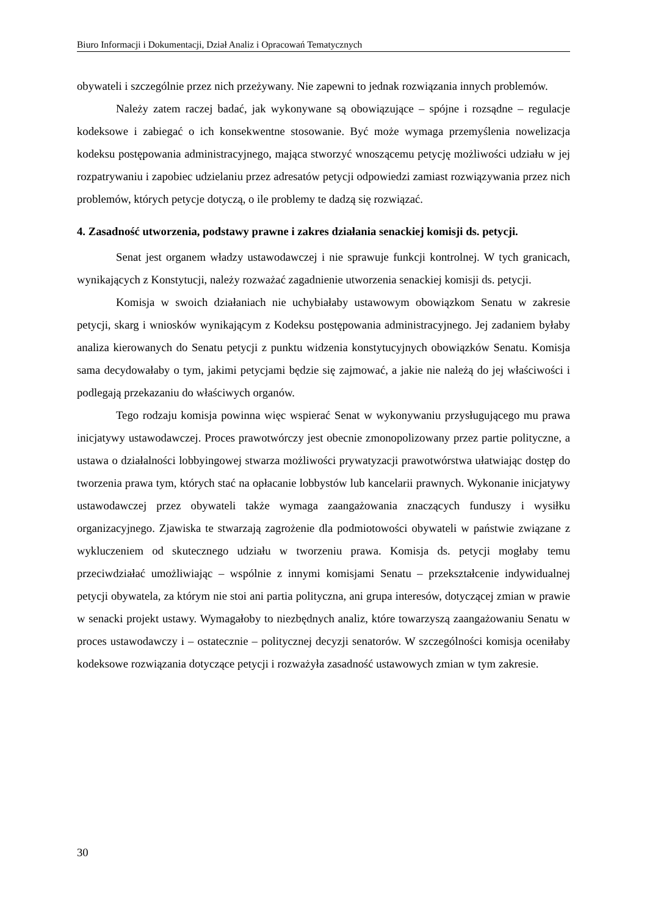Biuro Informacji i Dokumentacji, Dział Analiz i Opracowań Tematycznych
obywateli i szczególnie przez nich przeżywany. Nie zapewni to jednak rozwiązania innych problemów.
Należy zatem raczej badać, jak wykonywane są obowiązujące – spójne i rozsądne – regulacje kodeksowe i zabiegać o ich konsekwentne stosowanie. Być może wymaga przemyślenia nowelizacja kodeksu postępowania administracyjnego, mająca stworzyć wnoszącemu petycję możliwości udziału w jej rozpatrywaniu i zapobiec udzielaniu przez adresatów petycji odpowiedzi zamiast rozwiązywania przez nich problemów, których petycje dotyczą, o ile problemy te dadzą się rozwiązać.
4. Zasadność utworzenia, podstawy prawne i zakres działania senackiej komisji ds. petycji.
Senat jest organem władzy ustawodawczej i nie sprawuje funkcji kontrolnej. W tych granicach, wynikających z Konstytucji, należy rozważać zagadnienie utworzenia senackiej komisji ds. petycji.
Komisja w swoich działaniach nie uchybiałaby ustawowym obowiązkom Senatu w zakresie petycji, skarg i wniosków wynikającym z Kodeksu postępowania administracyjnego. Jej zadaniem byłaby analiza kierowanych do Senatu petycji z punktu widzenia konstytucyjnych obowiązków Senatu. Komisja sama decydowałaby o tym, jakimi petycjami będzie się zajmować, a jakie nie należą do jej właściwości i podlegają przekazaniu do właściwych organów.
Tego rodzaju komisja powinna więc wspierać Senat w wykonywaniu przysługującego mu prawa inicjatywy ustawodawczej. Proces prawotwórczy jest obecnie zmonopolizowany przez partie polityczne, a ustawa o działalności lobbyingowej stwarza możliwości prywatyzacji prawotwórstwa ułatwiając dostęp do tworzenia prawa tym, których stać na opłacanie lobbystów lub kancelarii prawnych. Wykonanie inicjatywy ustawodawczej przez obywateli także wymaga zaangażowania znaczących funduszy i wysiłku organizacyjnego. Zjawiska te stwarzają zagrożenie dla podmiotowości obywateli w państwie związane z wykluczeniem od skutecznego udziału w tworzeniu prawa. Komisja ds. petycji mogłaby temu przeciwdziałać umożliwiając – wspólnie z innymi komisjami Senatu – przekształcenie indywidualnej petycji obywatela, za którym nie stoi ani partia polityczna, ani grupa interesów, dotyczącej zmian w prawie w senacki projekt ustawy. Wymagałoby to niezbędnych analiz, które towarzyszą zaangażowaniu Senatu w proces ustawodawczy i – ostatecznie – politycznej decyzji senatorów. W szczególności komisja oceniłaby kodeksowe rozwiązania dotyczące petycji i rozważyła zasadność ustawowych zmian w tym zakresie.
30